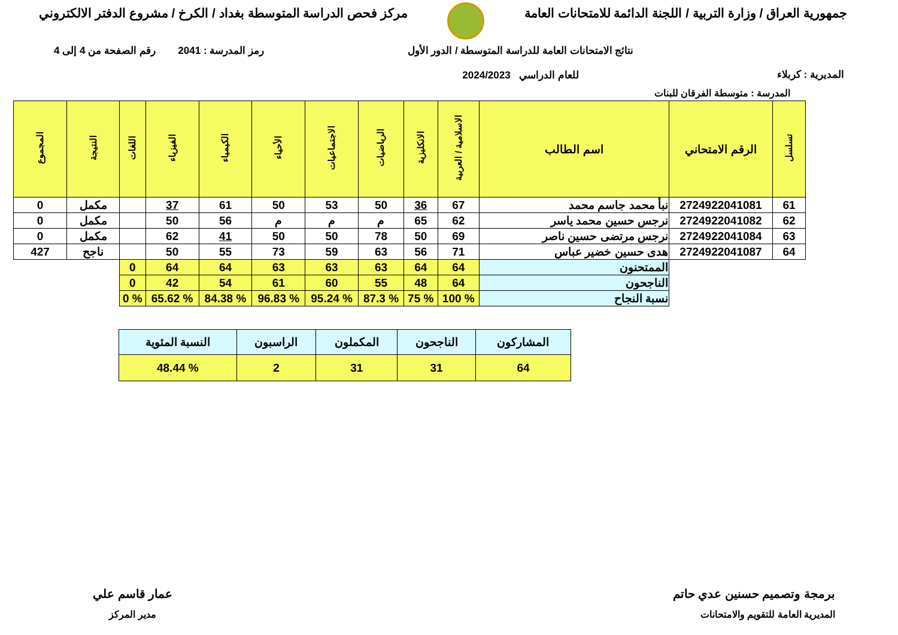جمهورية العراق / وزارة التربية / اللجنة الدائمة للامتحانات العامة
مركز فحص الدراسة المتوسطة بغداد / الكرخ / مشروع الدفتر الالكتروني
المديرية : كربلاء
نتائج الامتحانات العامة للدراسة المتوسطة / الدور الأول
للعام الدراسي 2024/2023
رمز المدرسة : 2041 رقم الصفحة من 4 إلى 4
المدرسة : متوسطة الفرقان للبنات
| تسلسل | الرقم الامتحاني | اسم الطالب | الاسلامية / العربية | الانكليزية | الرياضيات | الاجتماعيات | الأحياء | الكيمياء | الفيزياء | اللغات | النتيجة | المجموع |
| --- | --- | --- | --- | --- | --- | --- | --- | --- | --- | --- | --- | --- |
| 61 | 2724922041081 | نبأ محمد جاسم محمد | 67 | 36 | 50 | 53 | 50 | 61 | 37 | | مكمل | 0 |
| 62 | 2724922041082 | نرجس حسين محمد ياسر | 62 | 65 | م | م | م | 56 | 50 | | مكمل | 0 |
| 63 | 2724922041084 | نرجس مرتضى حسين ناصر | 69 | 50 | 78 | 50 | 50 | 41 | 62 | | مكمل | 0 |
| 64 | 2724922041087 | هدى حسين خضير عباس | 71 | 56 | 63 | 59 | 73 | 55 | 50 | | ناجح | 427 |
| | | الممتحنون | 64 | 64 | 63 | 63 | 63 | 64 | 64 | 0 | | |
| | | الناجحون | 64 | 48 | 55 | 60 | 61 | 54 | 42 | 0 | | |
| | | نسبة النجاح | % 100 | % 75 | % 87.3 | % 95.24 | % 96.83 | % 84.38 | % 65.62 | % 0 | | |
| المشاركون | الناجحون | المكملون | الراسبون | النسبة المئوية |
| 64 | 31 | 31 | 2 | % 48.44 |
برمجة وتصميم حسنين عدي حاتم
المديرية العامة للتقويم والامتحانات
عمار قاسم علي
مدير المركز